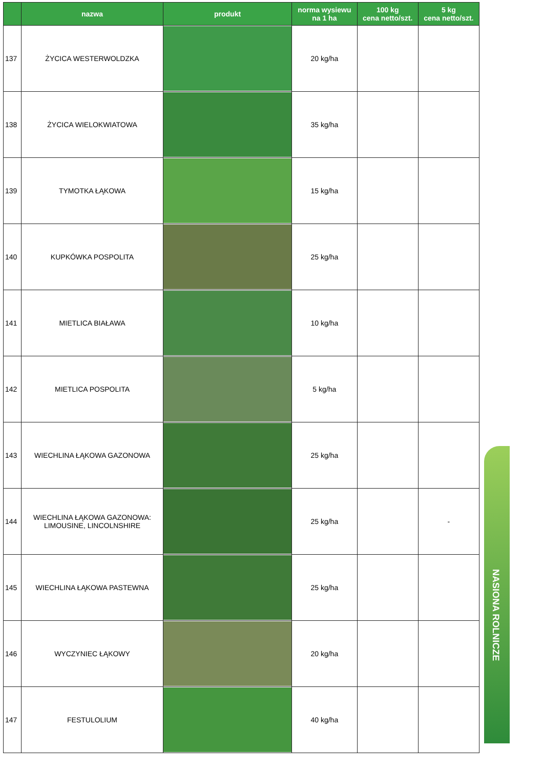| | nazwa | produkt | norma wysiewu na 1 ha | 100 kg cena netto/szt. | 5 kg cena netto/szt. |
| --- | --- | --- | --- | --- | --- |
| 137 | ŻYCICA WESTERWOLDZKA | | 20 kg/ha | | |
| 138 | ŻYCICA WIELOKWIATOWA | | 35 kg/ha | | |
| 139 | TYMOTKA ŁĄKOWA | | 15 kg/ha | | |
| 140 | KUPKÓWKA POSPOLITA | | 25 kg/ha | | |
| 141 | MIETLICA BIAŁAWA | | 10 kg/ha | | |
| 142 | MIETLICA POSPOLITA | | 5 kg/ha | | |
| 143 | WIECHLINA ŁĄKOWA GAZONOWA | | 25 kg/ha | | |
| 144 | WIECHLINA ŁĄKOWA GAZONOWA: LIMOUSINE, LINCOLNSHIRE | | 25 kg/ha | | - |
| 145 | WIECHLINA ŁĄKOWA PASTEWNA | | 25 kg/ha | | |
| 146 | WYCZYNIEC ŁĄKOWY | | 20 kg/ha | | |
| 147 | FESTULOLIUM | | 40 kg/ha | | |
NASIONA ROLNICZE